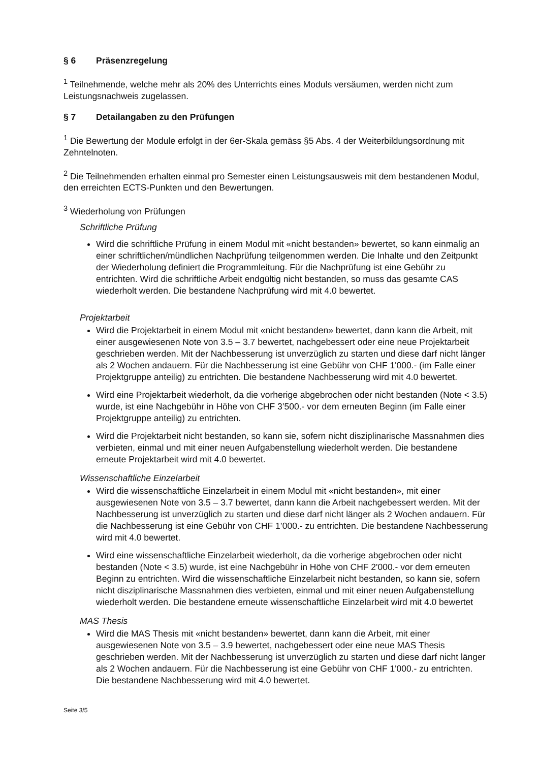§ 6 Präsenzregelung
<sup>1</sup> Teilnehmende, welche mehr als 20% des Unterrichts eines Moduls versäumen, werden nicht zum Leistungsnachweis zugelassen.
§ 7 Detailangaben zu den Prüfungen
<sup>1</sup> Die Bewertung der Module erfolgt in der 6er-Skala gemäss §5 Abs. 4 der Weiterbildungsordnung mit Zehntelnoten.
<sup>2</sup> Die Teilnehmenden erhalten einmal pro Semester einen Leistungsausweis mit dem bestandenen Modul, den erreichten ECTS-Punkten und den Bewertungen.
<sup>3</sup> Wiederholung von Prüfungen
Schriftliche Prüfung
Wird die schriftliche Prüfung in einem Modul mit «nicht bestanden» bewertet, so kann einmalig an einer schriftlichen/mündlichen Nachprüfung teilgenommen werden. Die Inhalte und den Zeitpunkt der Wiederholung definiert die Programmleitung. Für die Nachprüfung ist eine Gebühr zu entrichten. Wird die schriftliche Arbeit endgültig nicht bestanden, so muss das gesamte CAS wiederholt werden. Die bestandene Nachprüfung wird mit 4.0 bewertet.
Projektarbeit
Wird die Projektarbeit in einem Modul mit «nicht bestanden» bewertet, dann kann die Arbeit, mit einer ausgewiesenen Note von 3.5 – 3.7 bewertet, nachgebessert oder eine neue Projektarbeit geschrieben werden. Mit der Nachbesserung ist unverzüglich zu starten und diese darf nicht länger als 2 Wochen andauern. Für die Nachbesserung ist eine Gebühr von CHF 1'000.- (im Falle einer Projektgruppe anteilig) zu entrichten. Die bestandene Nachbesserung wird mit 4.0 bewertet.
Wird eine Projektarbeit wiederholt, da die vorherige abgebrochen oder nicht bestanden (Note < 3.5) wurde, ist eine Nachgebühr in Höhe von CHF 3’500.- vor dem erneuten Beginn (im Falle einer Projektgruppe anteilig) zu entrichten.
Wird die Projektarbeit nicht bestanden, so kann sie, sofern nicht disziplinarische Massnahmen dies verbieten, einmal und mit einer neuen Aufgabenstellung wiederholt werden. Die bestandene erneute Projektarbeit wird mit 4.0 bewertet.
Wissenschaftliche Einzelarbeit
Wird die wissenschaftliche Einzelarbeit in einem Modul mit «nicht bestanden», mit einer ausgewiesenen Note von 3.5 – 3.7 bewertet, dann kann die Arbeit nachgebessert werden. Mit der Nachbesserung ist unverzüglich zu starten und diese darf nicht länger als 2 Wochen andauern. Für die Nachbesserung ist eine Gebühr von CHF 1’000.- zu entrichten. Die bestandene Nachbesserung wird mit 4.0 bewertet.
Wird eine wissenschaftliche Einzelarbeit wiederholt, da die vorherige abgebrochen oder nicht bestanden (Note < 3.5) wurde, ist eine Nachgebühr in Höhe von CHF 2'000.- vor dem erneuten Beginn zu entrichten. Wird die wissenschaftliche Einzelarbeit nicht bestanden, so kann sie, sofern nicht disziplinarische Massnahmen dies verbieten, einmal und mit einer neuen Aufgabenstellung wiederholt werden. Die bestandene erneute wissenschaftliche Einzelarbeit wird mit 4.0 bewertet
MAS Thesis
Wird die MAS Thesis mit «nicht bestanden» bewertet, dann kann die Arbeit, mit einer ausgewiesenen Note von 3.5 – 3.9 bewertet, nachgebessert oder eine neue MAS Thesis geschrieben werden. Mit der Nachbesserung ist unverzüglich zu starten und diese darf nicht länger als 2 Wochen andauern. Für die Nachbesserung ist eine Gebühr von CHF 1'000.- zu entrichten. Die bestandene Nachbesserung wird mit 4.0 bewertet.
Seite 3/5